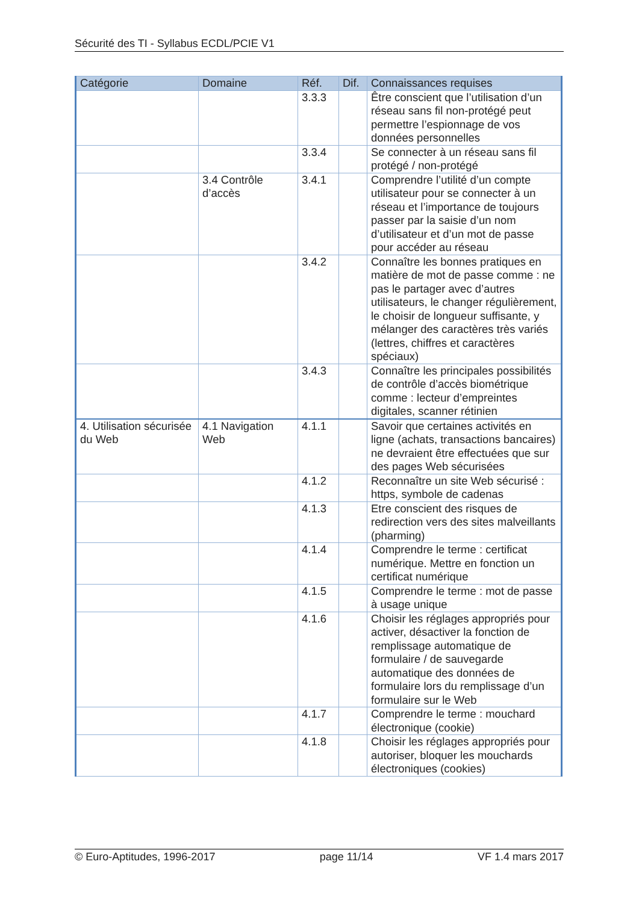Sécurité des TI - Syllabus ECDL/PCIE V1
| Catégorie | Domaine | Réf. | Dif. | Connaissances requises |
| --- | --- | --- | --- | --- |
| | | 3.3.3 | | Être conscient que l’utilisation d’un réseau sans fil non-protégé peut permettre l’espionnage de vos données personnelles |
| | | 3.3.4 | | Se connecter à un réseau sans fil protégé / non-protégé |
| | 3.4 Contrôle d’accès | 3.4.1 | | Comprendre l’utilité d’un compte utilisateur pour se connecter à un réseau et l’importance de toujours passer par la saisie d’un nom d’utilisateur et d’un mot de passe pour accéder au réseau |
| | | 3.4.2 | | Connaître les bonnes pratiques en matière de mot de passe comme : ne pas le partager avec d’autres utilisateurs, le changer régulièrement, le choisir de longueur suffisante, y mélanger des caractères très variés (lettres, chiffres et caractères spéciaux) |
| | | 3.4.3 | | Connaître les principales possibilités de contrôle d’accès biométrique comme : lecteur d’empreintes digitales, scanner rétinien |
| 4. Utilisation sécurisée du Web | 4.1 Navigation Web | 4.1.1 | | Savoir que certaines activités en ligne (achats, transactions bancaires) ne devraient être effectuées que sur des pages Web sécurisées |
| | | 4.1.2 | | Reconnaître un site Web sécurisé : https, symbole de cadenas |
| | | 4.1.3 | | Etre conscient des risques de redirection vers des sites malveillants (pharming) |
| | | 4.1.4 | | Comprendre le terme : certificat numérique. Mettre en fonction un certificat numérique |
| | | 4.1.5 | | Comprendre le terme : mot de passe à usage unique |
| | | 4.1.6 | | Choisir les réglages appropriés pour activer, désactiver la fonction de remplissage automatique de formulaire / de sauvegarde automatique des données de formulaire lors du remplissage d’un formulaire sur le Web |
| | | 4.1.7 | | Comprendre le terme : mouchard électronique (cookie) |
| | | 4.1.8 | | Choisir les réglages appropriés pour autoriser, bloquer les mouchards électroniques (cookies) |
© Euro-Aptitudes, 1996-2017 page 11/14 VF 1.4 mars 2017